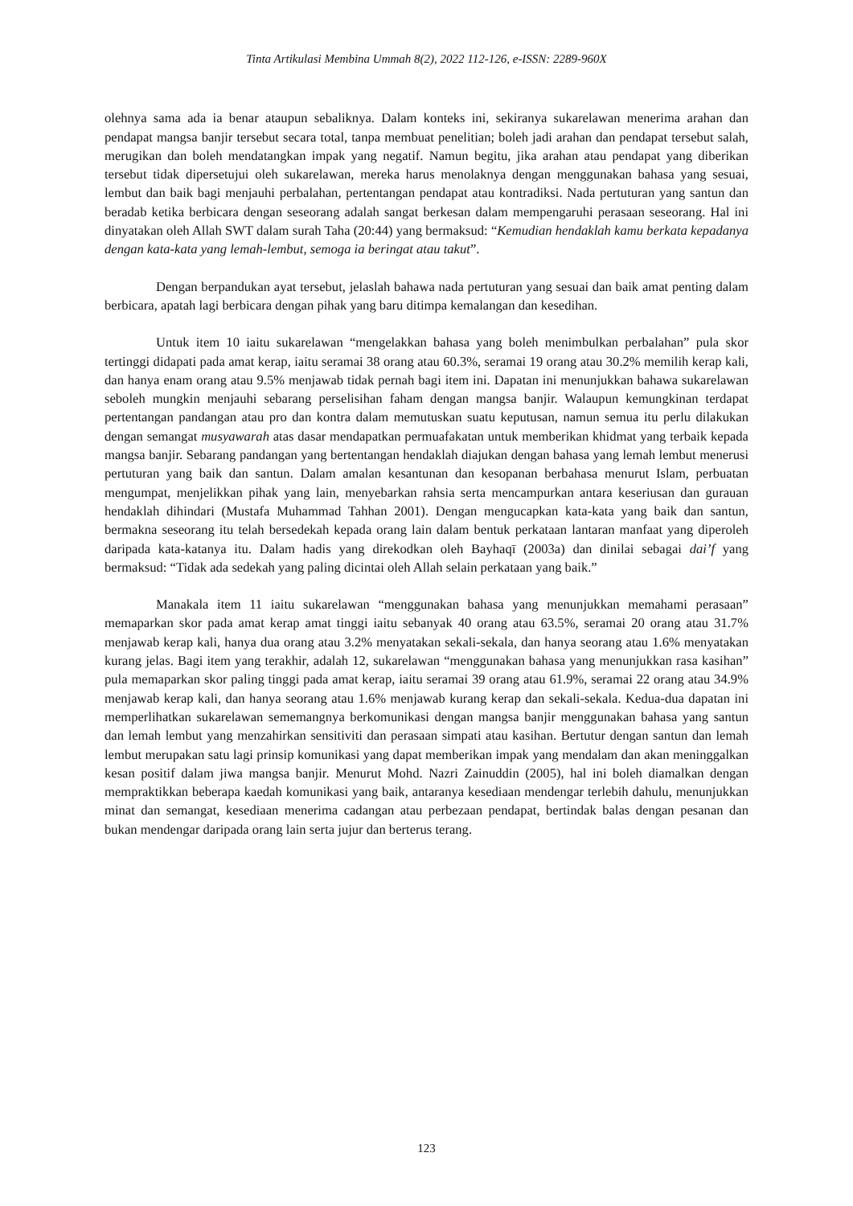Tinta Artikulasi Membina Ummah 8(2), 2022 112-126, e-ISSN: 2289-960X
olehnya sama ada ia benar ataupun sebaliknya. Dalam konteks ini, sekiranya sukarelawan menerima arahan dan pendapat mangsa banjir tersebut secara total, tanpa membuat penelitian; boleh jadi arahan dan pendapat tersebut salah, merugikan dan boleh mendatangkan impak yang negatif. Namun begitu, jika arahan atau pendapat yang diberikan tersebut tidak dipersetujui oleh sukarelawan, mereka harus menolaknya dengan menggunakan bahasa yang sesuai, lembut dan baik bagi menjauhi perbalahan, pertentangan pendapat atau kontradiksi. Nada pertuturan yang santun dan beradab ketika berbicara dengan seseorang adalah sangat berkesan dalam mempengaruhi perasaan seseorang. Hal ini dinyatakan oleh Allah SWT dalam surah Taha (20:44) yang bermaksud: “Kemudian hendaklah kamu berkata kepadanya dengan kata-kata yang lemah-lembut, semoga ia beringat atau takut”.
Dengan berpandukan ayat tersebut, jelaslah bahawa nada pertuturan yang sesuai dan baik amat penting dalam berbicara, apatah lagi berbicara dengan pihak yang baru ditimpa kemalangan dan kesedihan.
Untuk item 10 iaitu sukarelawan “mengelakkan bahasa yang boleh menimbulkan perbalahan” pula skor tertinggi didapati pada amat kerap, iaitu seramai 38 orang atau 60.3%, seramai 19 orang atau 30.2% memilih kerap kali, dan hanya enam orang atau 9.5% menjawab tidak pernah bagi item ini. Dapatan ini menunjukkan bahawa sukarelawan seboleh mungkin menjauhi sebarang perselisihan faham dengan mangsa banjir. Walaupun kemungkinan terdapat pertentangan pandangan atau pro dan kontra dalam memutuskan suatu keputusan, namun semua itu perlu dilakukan dengan semangat musyawarah atas dasar mendapatkan permuafakatan untuk memberikan khidmat yang terbaik kepada mangsa banjir. Sebarang pandangan yang bertentangan hendaklah diajukan dengan bahasa yang lemah lembut menerusi pertuturan yang baik dan santun. Dalam amalan kesantunan dan kesopanan berbahasa menurut Islam, perbuatan mengumpat, menjelikkan pihak yang lain, menyebarkan rahsia serta mencampurkan antara keseriusan dan gurauan hendaklah dihindari (Mustafa Muhammad Tahhan 2001). Dengan mengucapkan kata-kata yang baik dan santun, bermakna seseorang itu telah bersedekah kepada orang lain dalam bentuk perkataan lantaran manfaat yang diperoleh daripada kata-katanya itu. Dalam hadis yang direkodkan oleh Bayhaqī (2003a) dan dinilai sebagai dai’f yang bermaksud: “Tidak ada sedekah yang paling dicintai oleh Allah selain perkataan yang baik.”
Manakala item 11 iaitu sukarelawan “menggunakan bahasa yang menunjukkan memahami perasaan” memaparkan skor pada amat kerap amat tinggi iaitu sebanyak 40 orang atau 63.5%, seramai 20 orang atau 31.7% menjawab kerap kali, hanya dua orang atau 3.2% menyatakan sekali-sekala, dan hanya seorang atau 1.6% menyatakan kurang jelas. Bagi item yang terakhir, adalah 12, sukarelawan “menggunakan bahasa yang menunjukkan rasa kasihan” pula memaparkan skor paling tinggi pada amat kerap, iaitu seramai 39 orang atau 61.9%, seramai 22 orang atau 34.9% menjawab kerap kali, dan hanya seorang atau 1.6% menjawab kurang kerap dan sekali-sekala. Kedua-dua dapatan ini memperlihatkan sukarelawan sememangnya berkomunikasi dengan mangsa banjir menggunakan bahasa yang santun dan lemah lembut yang menzahirkan sensitiviti dan perasaan simpati atau kasihan. Bertutur dengan santun dan lemah lembut merupakan satu lagi prinsip komunikasi yang dapat memberikan impak yang mendalam dan akan meninggalkan kesan positif dalam jiwa mangsa banjir. Menurut Mohd. Nazri Zainuddin (2005), hal ini boleh diamalkan dengan mempraktikkan beberapa kaedah komunikasi yang baik, antaranya kesediaan mendengar terlebih dahulu, menunjukkan minat dan semangat, kesediaan menerima cadangan atau perbezaan pendapat, bertindak balas dengan pesanan dan bukan mendengar daripada orang lain serta jujur dan berterus terang.
123